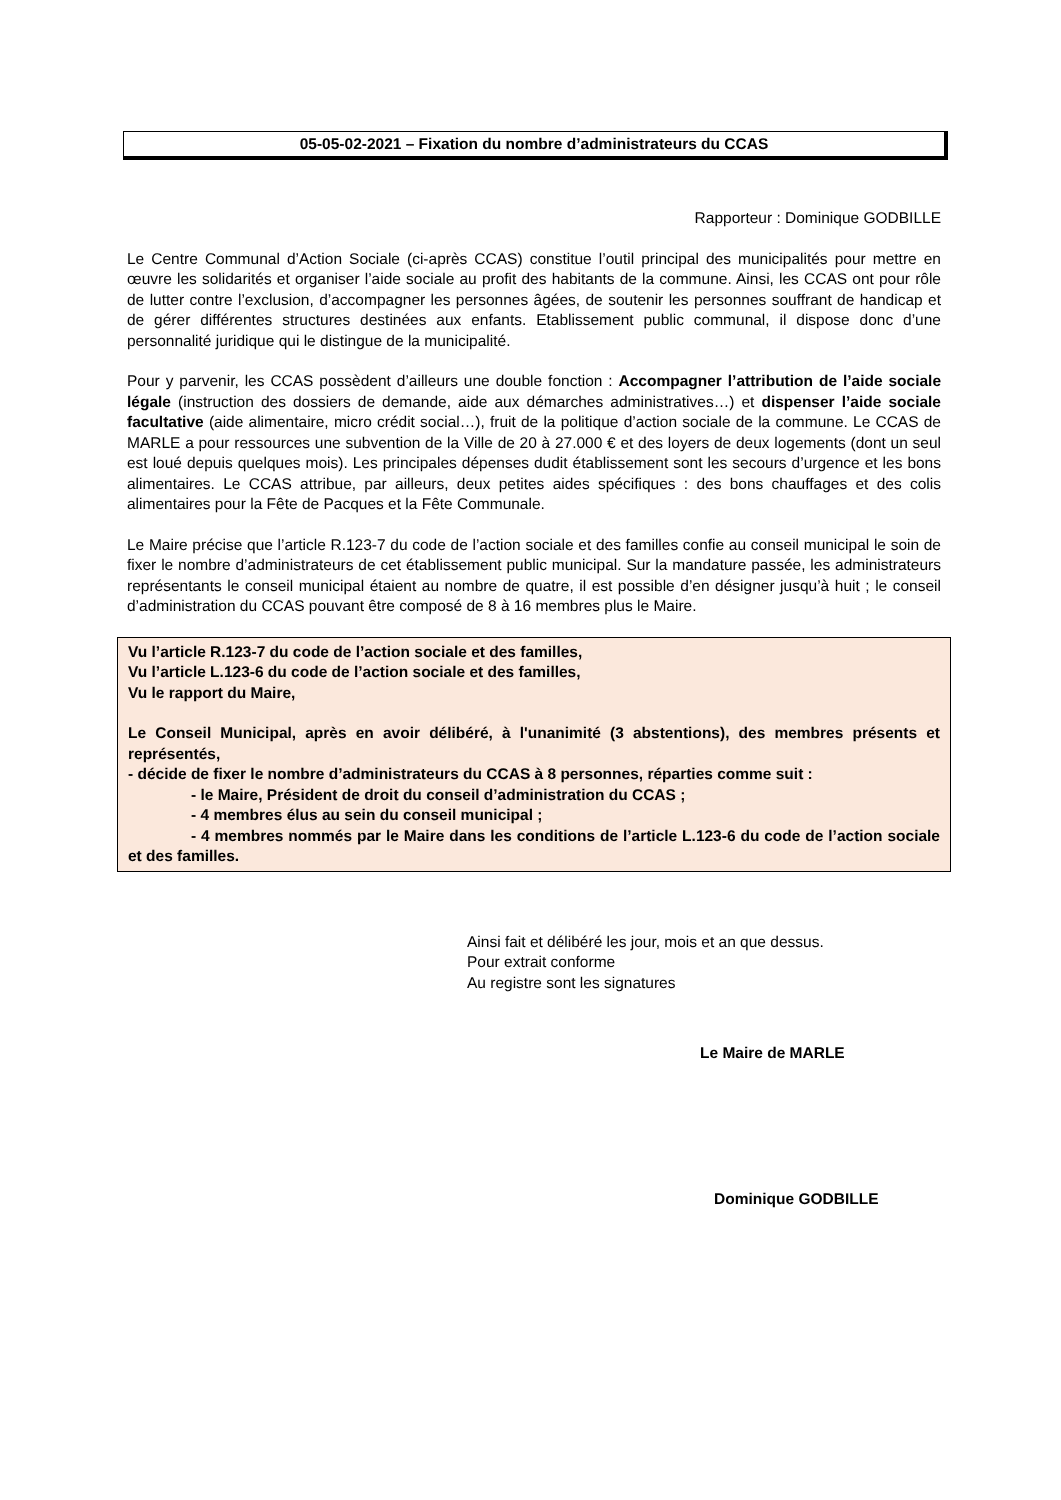05-05-02-2021 – Fixation du nombre d’administrateurs du CCAS
Rapporteur : Dominique GODBILLE
Le Centre Communal d’Action Sociale (ci-après CCAS) constitue l’outil principal des municipalités pour mettre en œuvre les solidarités et organiser l’aide sociale au profit des habitants de la commune. Ainsi, les CCAS ont pour rôle de lutter contre l’exclusion, d’accompagner les personnes âgées, de soutenir les personnes souffrant de handicap et de gérer différentes structures destinées aux enfants. Etablissement public communal, il dispose donc d’une personnalité juridique qui le distingue de la municipalité.
Pour y parvenir, les CCAS possèdent d’ailleurs une double fonction : Accompagner l’attribution de l’aide sociale légale (instruction des dossiers de demande, aide aux démarches administratives…) et dispenser l’aide sociale facultative (aide alimentaire, micro crédit social…), fruit de la politique d’action sociale de la commune. Le CCAS de MARLE a pour ressources une subvention de la Ville de 20 à 27.000 € et des loyers de deux logements (dont un seul est loué depuis quelques mois). Les principales dépenses dudit établissement sont les secours d’urgence et les bons alimentaires. Le CCAS attribue, par ailleurs, deux petites aides spécifiques : des bons chauffages et des colis alimentaires pour la Fête de Pacques et la Fête Communale.
Le Maire précise que l’article R.123-7 du code de l’action sociale et des familles confie au conseil municipal le soin de fixer le nombre d’administrateurs de cet établissement public municipal. Sur la mandature passée, les administrateurs représentants le conseil municipal étaient au nombre de quatre, il est possible d’en désigner jusqu’à huit ; le conseil d’administration du CCAS pouvant être composé de 8 à 16 membres plus le Maire.
Vu l’article R.123-7 du code de l’action sociale et des familles,
Vu l’article L.123-6 du code de l’action sociale et des familles,
Vu le rapport du Maire,
Le Conseil Municipal, après en avoir délibéré, à l'unanimité (3 abstentions), des membres présents et représentés,
- décide de fixer le nombre d’administrateurs du CCAS à 8 personnes, réparties comme suit :
- le Maire, Président de droit du conseil d’administration du CCAS ;
- 4 membres élus au sein du conseil municipal ;
- 4 membres nommés par le Maire dans les conditions de l’article L.123-6 du code de l’action sociale et des familles.
Ainsi fait et délibéré les jour, mois et an que dessus.
Pour extrait conforme
Au registre sont les signatures
Le Maire de MARLE
Dominique GODBILLE